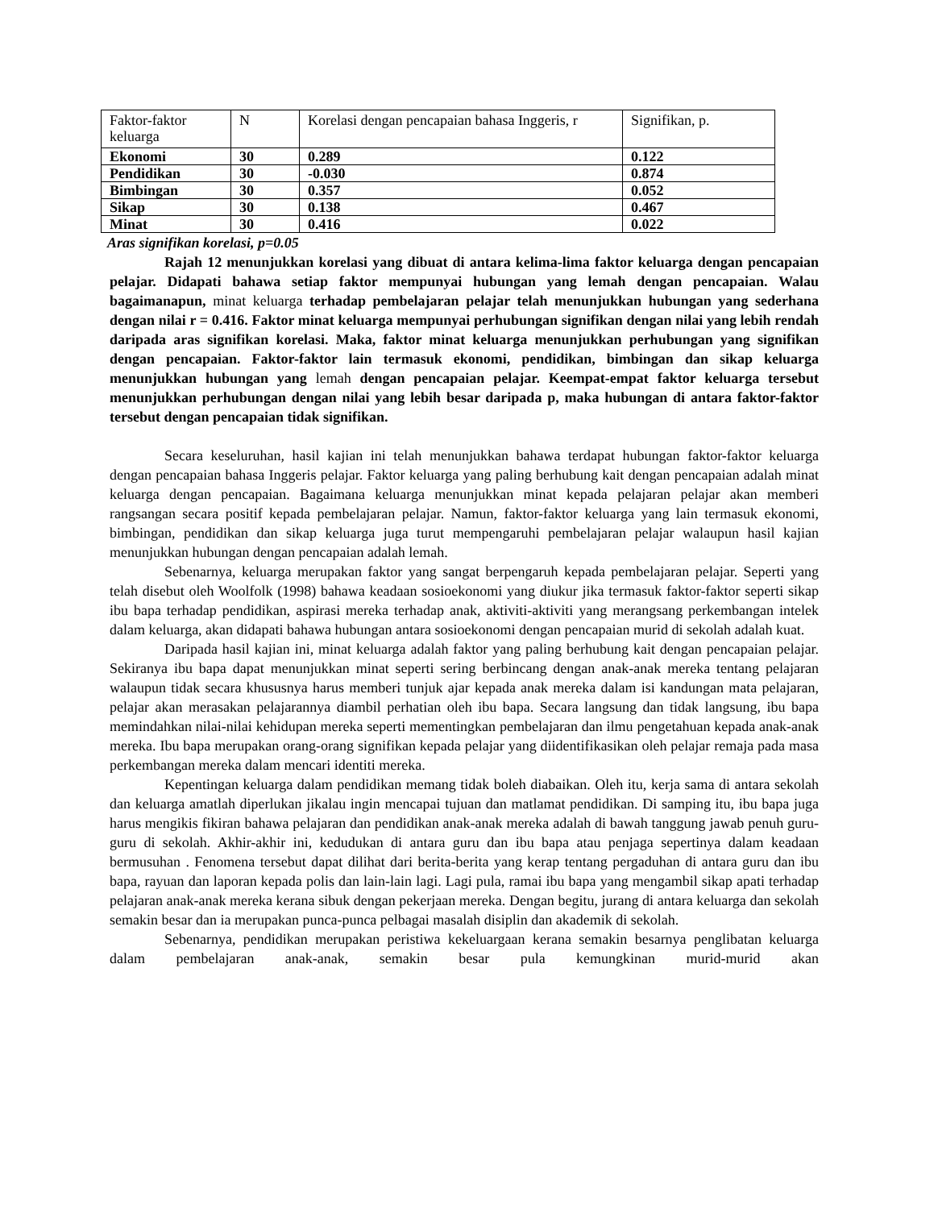| Faktor-faktor keluarga | N | Korelasi dengan pencapaian bahasa Inggeris, r | Signifikan, p. |
| Ekonomi | 30 | 0.289 | 0.122 |
| Pendidikan | 30 | -0.030 | 0.874 |
| Bimbingan | 30 | 0.357 | 0.052 |
| Sikap | 30 | 0.138 | 0.467 |
| Minat | 30 | 0.416 | 0.022 |
Aras signifikan korelasi, p=0.05
Rajah 12 menunjukkan korelasi yang dibuat di antara kelima-lima faktor keluarga dengan pencapaian pelajar. Didapati bahawa setiap faktor mempunyai hubungan yang lemah dengan pencapaian. Walau bagaimanapun, minat keluarga terhadap pembelajaran pelajar telah menunjukkan hubungan yang sederhana dengan nilai r = 0.416. Faktor minat keluarga mempunyai perhubungan signifikan dengan nilai yang lebih rendah daripada aras signifikan korelasi. Maka, faktor minat keluarga menunjukkan perhubungan yang signifikan dengan pencapaian. Faktor-faktor lain termasuk ekonomi, pendidikan, bimbingan dan sikap keluarga menunjukkan hubungan yang lemah dengan pencapaian pelajar. Keempat-empat faktor keluarga tersebut menunjukkan perhubungan dengan nilai yang lebih besar daripada p, maka hubungan di antara faktor-faktor tersebut dengan pencapaian tidak signifikan.
Secara keseluruhan, hasil kajian ini telah menunjukkan bahawa terdapat hubungan faktor-faktor keluarga dengan pencapaian bahasa Inggeris pelajar. Faktor keluarga yang paling berhubung kait dengan pencapaian adalah minat keluarga dengan pencapaian. Bagaimana keluarga menunjukkan minat kepada pelajaran pelajar akan memberi rangsangan secara positif kepada pembelajaran pelajar. Namun, faktor-faktor keluarga yang lain termasuk ekonomi, bimbingan, pendidikan dan sikap keluarga juga turut mempengaruhi pembelajaran pelajar walaupun hasil kajian menunjukkan hubungan dengan pencapaian adalah lemah.
Sebenarnya, keluarga merupakan faktor yang sangat berpengaruh kepada pembelajaran pelajar. Seperti yang telah disebut oleh Woolfolk (1998) bahawa keadaan sosioekonomi yang diukur jika termasuk faktor-faktor seperti sikap ibu bapa terhadap pendidikan, aspirasi mereka terhadap anak, aktiviti-aktiviti yang merangsang perkembangan intelek dalam keluarga, akan didapati bahawa hubungan antara sosioekonomi dengan pencapaian murid di sekolah adalah kuat.
Daripada hasil kajian ini, minat keluarga adalah faktor yang paling berhubung kait dengan pencapaian pelajar. Sekiranya ibu bapa dapat menunjukkan minat seperti sering berbincang dengan anak-anak mereka tentang pelajaran walaupun tidak secara khususnya harus memberi tunjuk ajar kepada anak mereka dalam isi kandungan mata pelajaran, pelajar akan merasakan pelajarannya diambil perhatian oleh ibu bapa. Secara langsung dan tidak langsung, ibu bapa memindahkan nilai-nilai kehidupan mereka seperti mementingkan pembelajaran dan ilmu pengetahuan kepada anak-anak mereka. Ibu bapa merupakan orang-orang signifikan kepada pelajar yang diidentifikasikan oleh pelajar remaja pada masa perkembangan mereka dalam mencari identiti mereka.
Kepentingan keluarga dalam pendidikan memang tidak boleh diabaikan. Oleh itu, kerja sama di antara sekolah dan keluarga amatlah diperlukan jikalau ingin mencapai tujuan dan matlamat pendidikan. Di samping itu, ibu bapa juga harus mengikis fikiran bahawa pelajaran dan pendidikan anak-anak mereka adalah di bawah tanggung jawab penuh guru-guru di sekolah. Akhir-akhir ini, kedudukan di antara guru dan ibu bapa atau penjaga sepertinya dalam keadaan bermusuhan . Fenomena tersebut dapat dilihat dari berita-berita yang kerap tentang pergaduhan di antara guru dan ibu bapa, rayuan dan laporan kepada polis dan lain-lain lagi. Lagi pula, ramai ibu bapa yang mengambil sikap apati terhadap pelajaran anak-anak mereka kerana sibuk dengan pekerjaan mereka. Dengan begitu, jurang di antara keluarga dan sekolah semakin besar dan ia merupakan punca-punca pelbagai masalah disiplin dan akademik di sekolah.
Sebenarnya, pendidikan merupakan peristiwa kekeluargaan kerana semakin besarnya penglibatan keluarga dalam pembelajaran anak-anak, semakin besar pula kemungkinan murid-murid akan